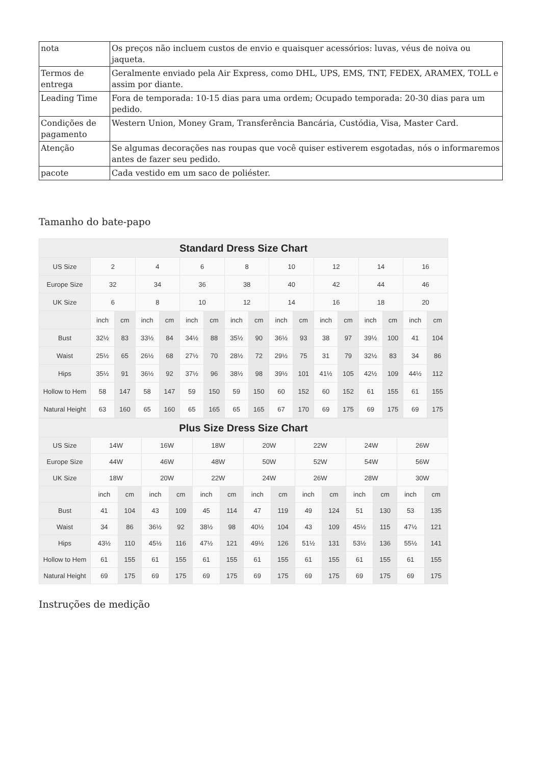| nota | Os preços não incluem custos de envio e quaisquer acessórios: luvas, véus de noiva ou jaqueta. |
| Termos de entrega | Geralmente enviado pela Air Express, como DHL, UPS, EMS, TNT, FEDEX, ARAMEX, TOLL e assim por diante. |
| Leading Time | Fora de temporada: 10-15 dias para uma ordem; Ocupado temporada: 20-30 dias para um pedido. |
| Condições de pagamento | Western Union, Money Gram, Transferência Bancária, Custódia, Visa, Master Card. |
| Atenção | Se algumas decorações nas roupas que você quiser estiverem esgotadas, nós o informaremos antes de fazer seu pedido. |
| pacote | Cada vestido em um saco de poliéster. |
Tamanho do bate-papo
| Standard Dress Size Chart | | | | | | | | | | | | | | | | |
| --- | --- | --- | --- | --- | --- | --- | --- | --- | --- | --- | --- | --- | --- | --- | --- | --- |
| US Size | 2 | | 4 | | 6 | | 8 | | 10 | | 12 | | 14 | | 16 | |
| Europe Size | 32 | | 34 | | 36 | | 38 | | 40 | | 42 | | 44 | | 46 | |
| UK Size | 6 | | 8 | | 10 | | 12 | | 14 | | 16 | | 18 | | 20 | |
| | inch | cm | inch | cm | inch | cm | inch | cm | inch | cm | inch | cm | inch | cm | inch | cm |
| Bust | 32½ | 83 | 33½ | 84 | 34½ | 88 | 35½ | 90 | 36½ | 93 | 38 | 97 | 39½ | 100 | 41 | 104 |
| Waist | 25½ | 65 | 26½ | 68 | 27½ | 70 | 28½ | 72 | 29½ | 75 | 31 | 79 | 32½ | 83 | 34 | 86 |
| Hips | 35½ | 91 | 36½ | 92 | 37½ | 96 | 38½ | 98 | 39½ | 101 | 41½ | 105 | 42½ | 109 | 44½ | 112 |
| Hollow to Hem | 58 | 147 | 58 | 147 | 59 | 150 | 59 | 150 | 60 | 152 | 60 | 152 | 61 | 155 | 61 | 155 |
| Natural Height | 63 | 160 | 65 | 160 | 65 | 165 | 65 | 165 | 67 | 170 | 69 | 175 | 69 | 175 | 69 | 175 |
| Plus Size Dress Size Chart | | | | | | | | | | | | | | |
| --- | --- | --- | --- | --- | --- | --- | --- | --- | --- | --- | --- | --- | --- | --- |
| US Size | 14W | | 16W | | 18W | | 20W | | 22W | | 24W | | 26W | |
| Europe Size | 44W | | 46W | | 48W | | 50W | | 52W | | 54W | | 56W | |
| UK Size | 18W | | 20W | | 22W | | 24W | | 26W | | 28W | | 30W | |
| | inch | cm | inch | cm | inch | cm | inch | cm | inch | cm | inch | cm | inch | cm |
| Bust | 41 | 104 | 43 | 109 | 45 | 114 | 47 | 119 | 49 | 124 | 51 | 130 | 53 | 135 |
| Waist | 34 | 86 | 36½ | 92 | 38½ | 98 | 40½ | 104 | 43 | 109 | 45½ | 115 | 47½ | 121 |
| Hips | 43½ | 110 | 45½ | 116 | 47½ | 121 | 49½ | 126 | 51½ | 131 | 53½ | 136 | 55½ | 141 |
| Hollow to Hem | 61 | 155 | 61 | 155 | 61 | 155 | 61 | 155 | 61 | 155 | 61 | 155 | 61 | 155 |
| Natural Height | 69 | 175 | 69 | 175 | 69 | 175 | 69 | 175 | 69 | 175 | 69 | 175 | 69 | 175 |
Instruções de medição